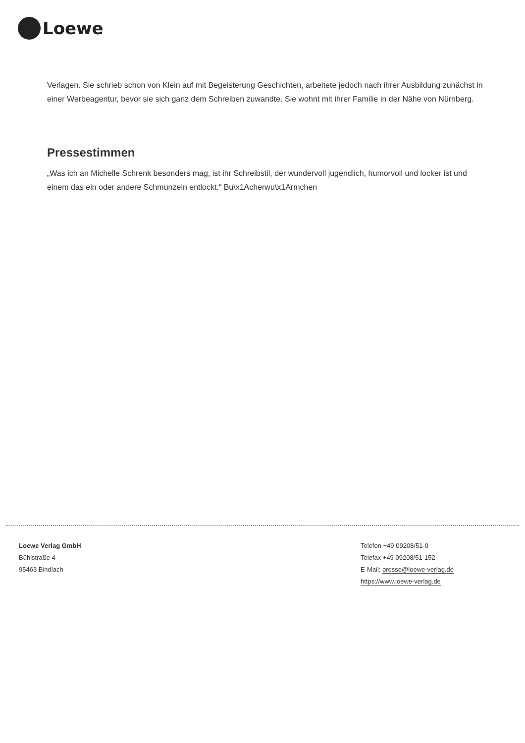Loewe
Verlagen. Sie schrieb schon von Klein auf mit Begeisterung Geschichten, arbeitete jedoch nach ihrer Ausbildung zunächst in einer Werbeagentur, bevor sie sich ganz dem Schreiben zuwandte. Sie wohnt mit ihrer Familie in der Nähe von Nürnberg.
Pressestimmen
„Was ich an Michelle Schrenk besonders mag, ist ihr Schreibstil, der wundervoll jugendlich, humorvoll und locker ist und einem das ein oder andere Schmunzeln entlockt.“ Bu\x1Acherwu\x1Armchen
Loewe Verlag GmbH
Bühlstraße 4
95463 Bindlach
Telefon +49 09208/51-0
Telefax +49 09208/51-152
E-Mail: presse@loewe-verlag.de
https://www.loewe-verlag.de